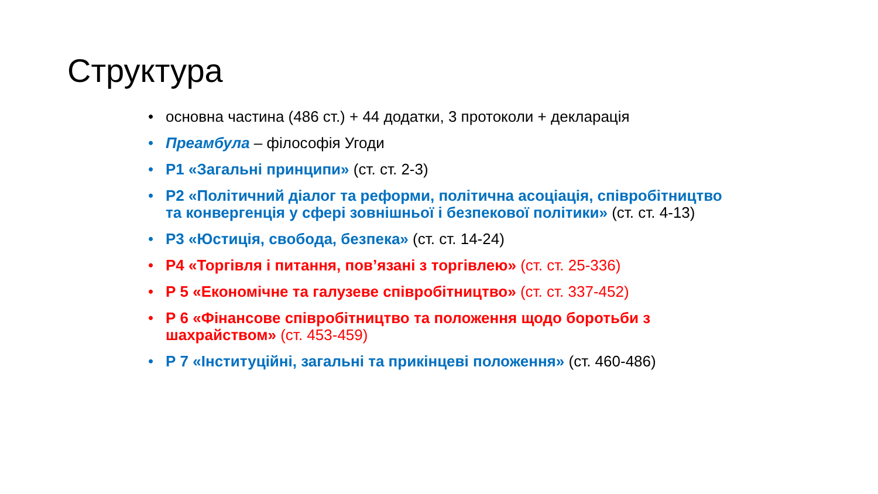Структура
• основна частина (486 ст.) + 44 додатки, 3 протоколи + декларація
• Преамбула – філософія Угоди
• Р1 «Загальні принципи» (ст. ст. 2-3)
• Р2 «Політичний діалог та реформи, політична асоціація, співробітництво та конвергенція у сфері зовнішньої і безпекової політики» (ст. ст. 4-13)
• Р3 «Юстиція, свобода, безпека» (ст. ст. 14-24)
• Р4 «Торгівля і питання, пов’язані з торгівлею» (ст. ст. 25-336)
• Р 5 «Економічне та галузеве співробітництво» (ст. ст. 337-452)
• Р 6 «Фінансове співробітництво та положення щодо боротьби з шахрайством» (ст. 453-459)
• Р 7 «Інституційні, загальні та прикінцеві положення» (ст. 460-486)